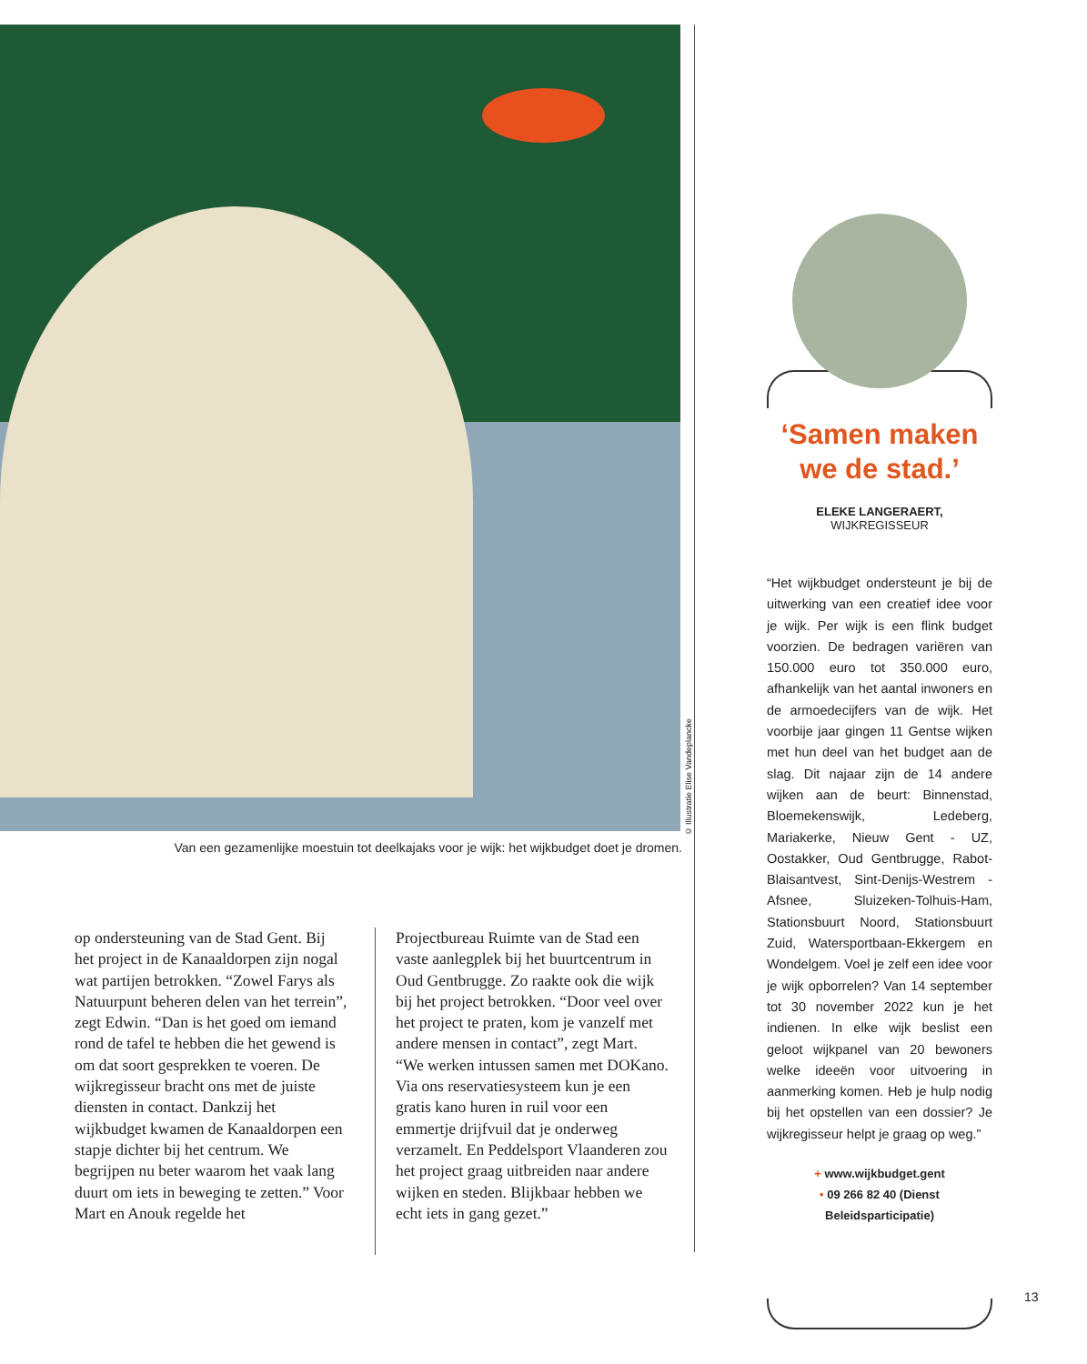Van een gezamenlijke moestuin tot deelkajaks voor je wijk: het wijkbudget doet je dromen.
© Illustratie Elise Vandeplancke
op ondersteuning van de Stad Gent. Bij het project in de Kanaaldorpen zijn nogal wat partijen betrokken. “Zowel Farys als Natuurpunt beheren delen van het terrein”, zegt Edwin. “Dan is het goed om iemand rond de tafel te hebben die het gewend is om dat soort gesprekken te voeren. De wijkregis­seur bracht ons met de juiste diensten in contact. Dankzij het wijkbudget kwamen de Kanaaldorpen een stapje dichter bij het centrum. We begrijpen nu beter waarom het vaak lang duurt om iets in beweging te zetten.” Voor Mart en Anouk regelde het
Projectbureau Ruimte van de Stad een vaste aanlegplek bij het buurtcentrum in Oud Gentbrugge. Zo raakte ook die wijk bij het project betrokken. “Door veel over het project te praten, kom je vanzelf met andere mensen in contact”, zegt Mart. “We werken intussen samen met DOKano. Via ons reservatiesysteem kun je een gratis kano huren in ruil voor een emmertje drijfvuil dat je onderweg verzamelt. En Peddelsport Vlaanderen zou het project graag uitbreiden naar andere wijken en steden. Blijkbaar hebben we echt iets in gang gezet.”
‘Samen maken we de stad.’
ELEKE LANGERAERT,
WIJKREGISSEUR
“Het wijkbudget ondersteunt je bij de uitwer­king van een creatief idee voor je wijk. Per wijk is een flink budget voorzien. De bedra­gen variëren van 150.000 euro tot 350.000 euro, afhankelijk van het aantal inwoners en de armoedecijfers van de wijk. Het voorbije jaar gingen 11 Gentse wijken met hun deel van het budget aan de slag. Dit najaar zijn de 14 andere wijken aan de beurt: Binnen­stad, Bloemekenswijk, Ledeberg, Mariakerke, Nieuw Gent - UZ, Oostakker, Oud Gentbrugge, Rabot-Blaisantvest, Sint-Denijs-Westrem - Afsnee, Sluizeken-Tolhuis-Ham, Stations­buurt Noord, Stationsbuurt Zuid, Water­sportbaan-Ekkergem en Wondelgem. Voel je zelf een idee voor je wijk opborrelen? Van 14 september tot 30 november 2022 kun je het indienen. In elke wijk beslist een geloot wijkpanel van 20 bewoners welke ideeën voor uitvoering in aanmerking komen. Heb je hulp nodig bij het opstellen van een dossier? Je wijkregisseur helpt je graag op weg.”
+ www.wijkbudget.gent
• 09 266 82 40 (Dienst Beleidsparticipatie)
13